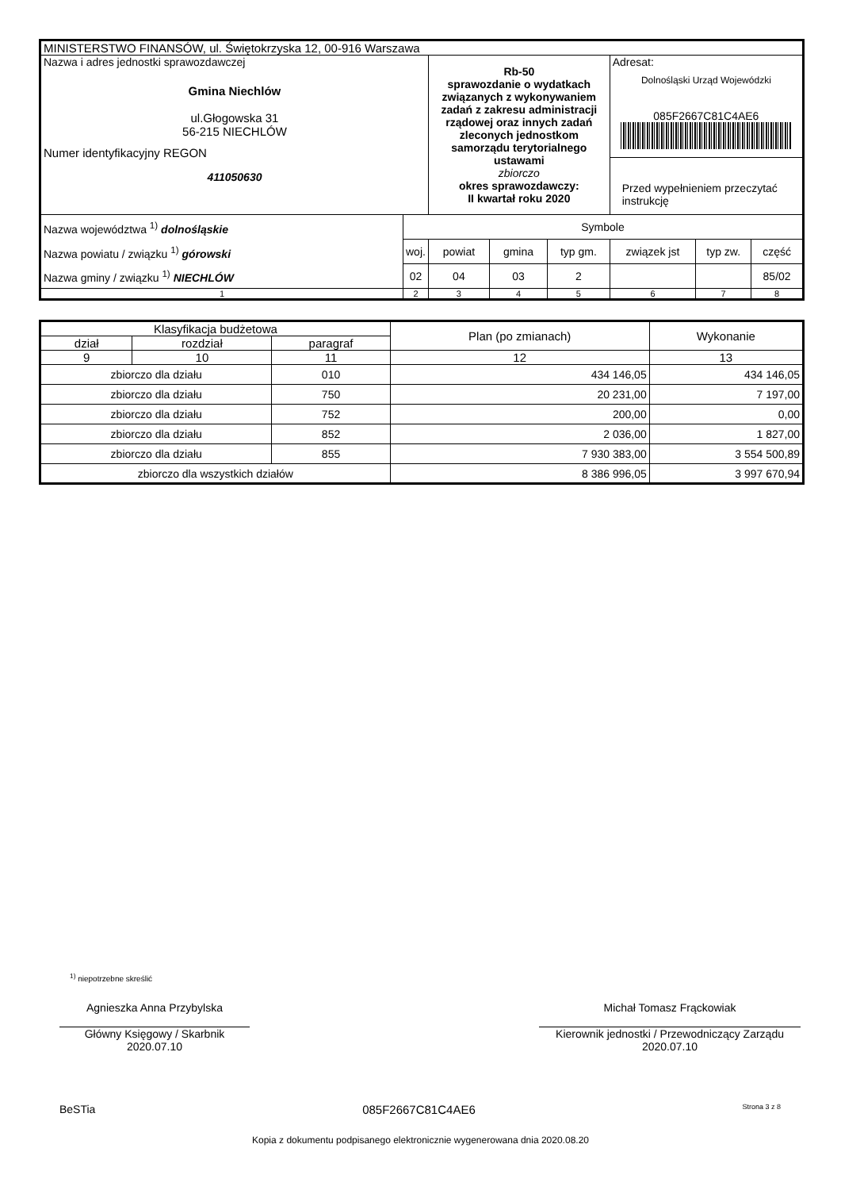| MINISTERSTWO FINANSÓW, ul. Świętokrzyska 12, 00-916 Warszawa | | | | | | | |
| Nazwa i adres jednostki sprawozdawczej Gmina Niechlów ul.Głogowska 31 56-215 NIECHLÓW Numer identyfikacyjny REGON 411050630 | | Rb-50 sprawozdanie o wydatkach związanych z wykonywaniem zadań z zakresu administracji rządowej oraz innych zadań zleconych jednostkom samorządu terytorialnego ustawami zbiorczo okres sprawozdawczy: II kwartał roku 2020 | | | Adresat: Dolnośląski Urząd Wojewódzki 085F2667C81C4AE6 Przed wypełnieniem przeczytać instrukcję | | |
| Nazwa województwa <sup>1)</sup> dolnośląskie Nazwa powiatu / związku <sup>1)</sup> górowski Nazwa gminy / związku <sup>1)</sup> NIECHLÓW | Symbole | | | | | | |
| | woj. | powiat | gmina | typ gm. | związek jst | typ zw. | część |
| | 02 | 04 | 03 | 2 | | | 85/02 |
| 1 | 2 | 3 | 4 | 5 | 6 | 7 | 8 |
| Klasyfikacja budżetowa | | | Plan (po zmianach) | Wykonanie |
| dział | rozdział | paragraf | | |
| 9 | 10 | 11 | 12 | 13 |
| zbiorczo dla działu | | 010 | 434 146,05 | 434 146,05 |
| zbiorczo dla działu | | 750 | 20 231,00 | 7 197,00 |
| zbiorczo dla działu | | 752 | 200,00 | 0,00 |
| zbiorczo dla działu | | 852 | 2 036,00 | 1 827,00 |
| zbiorczo dla działu | | 855 | 7 930 383,00 | 3 554 500,89 |
| zbiorczo dla wszystkich działów | | | 8 386 996,05 | 3 997 670,94 |
<sup>1)</sup> niepotrzebne skreślić
Agnieszka Anna Przybylska
Główny Księgowy / Skarbnik
2020.07.10
Michał Tomasz Frąckowiak
Kierownik jednostki / Przewodniczący Zarządu
2020.07.10
BeSTia 085F2667C81C4AE6 Strona 3 z 8
Kopia z dokumentu podpisanego elektronicznie wygenerowana dnia 2020.08.20